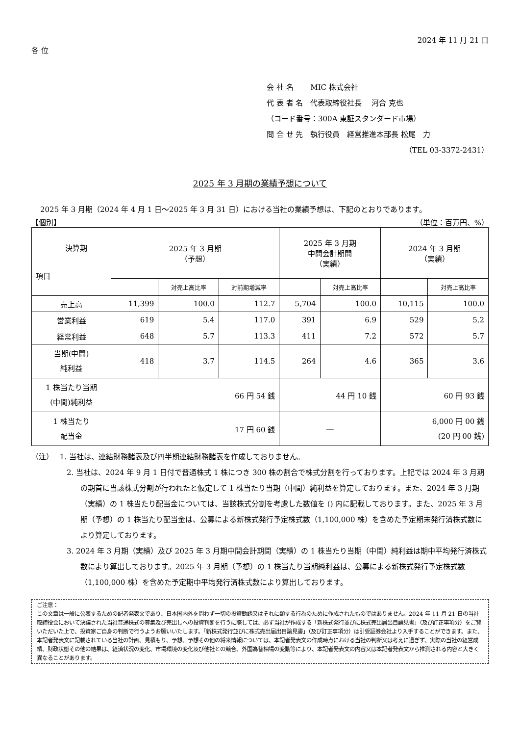2024 年 11 月 21 日
各 位
会 社 名　　 MIC 株式会社
代 表 者 名　代表取締役社長　 河合 克也
（コード番号：300A 東証スタンダード市場）
問 合 せ 先　執行役員　経営推進本部長 松尾　力
（TEL 03-3372-2431）
2025 年 3 月期の業績予想について
2025 年 3 月期（2024 年 4 月 1 日～2025 年 3 月 31 日）における当社の業績予想は、下記のとおりであります。
【個別】 （単位：百万円、%）
| 決算期 項目 | 2025 年 3 月期 （予想） | | | 2025 年 3 月期 中間会計期間 （実績） | | 2024 年 3 月期 （実績） | |
| --- | --- | --- | --- | --- | --- | --- | --- |
| | | 対売上高比率 | 対前期増減率 | | 対売上高比率 | | 対売上高比率 |
| 売上高 | 11,399 | 100.0 | 112.7 | 5,704 | 100.0 | 10,115 | 100.0 |
| 営業利益 | 619 | 5.4 | 117.0 | 391 | 6.9 | 529 | 5.2 |
| 経常利益 | 648 | 5.7 | 113.3 | 411 | 7.2 | 572 | 5.7 |
| 当期(中間) 純利益 | 418 | 3.7 | 114.5 | 264 | 4.6 | 365 | 3.6 |
| 1 株当たり当期 (中間)純利益 | 66 円 54 銭 | | | 44 円 10 銭 | | 60 円 93 銭 | |
| 1 株当たり 配当金 | 17 円 60 銭 | | | ― | | 6,000 円 00 銭 (20 円 00 銭) | |
（注）　 1. 当社は、連結財務諸表及び四半期連結財務諸表を作成しておりません。
2. 当社は、2024 年 9 月 1 日付で普通株式 1 株につき 300 株の割合で株式分割を行っております。上記では 2024 年 3 月期の期首に当該株式分割が行われたと仮定して 1 株当たり当期（中間）純利益を算定しております。また、2024 年 3 月期（実績）の 1 株当たり配当金については、当該株式分割を考慮した数値を () 内に記載しております。また、2025 年 3 月期（予想）の 1 株当たり配当金は、公募による新株式発行予定株式数（1,100,000 株）を含めた予定期末発行済株式数により算定しております。
3. 2024 年 3 月期（実績）及び 2025 年 3 月期中間会計期間（実績）の 1 株当たり当期（中間）純利益は期中平均発行済株式数により算出しております。2025 年 3 月期（予想）の 1 株当たり当期純利益は、公募による新株式発行予定株式数（1,100,000 株）を含めた予定期中平均発行済株式数により算出しております。
ご注意：
この文章は一般に公表するための記者発表文であり、日本国内外を問わず一切の投資勧誘又はそれに類する行為のために作成されたものではありません。2024 年 11 月 21 日の当社取締役会において決議された当社普通株式の募集及び売出しへの投資判断を行うに際しては、必ず当社が作成する「新株式発行並びに株式売出届出目論見書」（及び訂正事項分）をご覧いただいた上で、投資家ご自身の判断で行うようお願いいたします。「新株式発行並びに株式売出届出目論見書」（及び訂正事項分）は引受証券会社より入手することができます。また、本記者発表文に記載されている当社の計画、見積もり、予想、予想その他の将来情報については、本記者発表文の作成時点における当社の判断又は考えに過ぎず、実際の当社の経営成績、財政状態その他の結果は、経済状況の変化、市場環境の変化及び他社との競合、外国為替相場の変動等により、本記者発表文の内容又は本記者発表文から推測される内容と大きく異なることがあります。